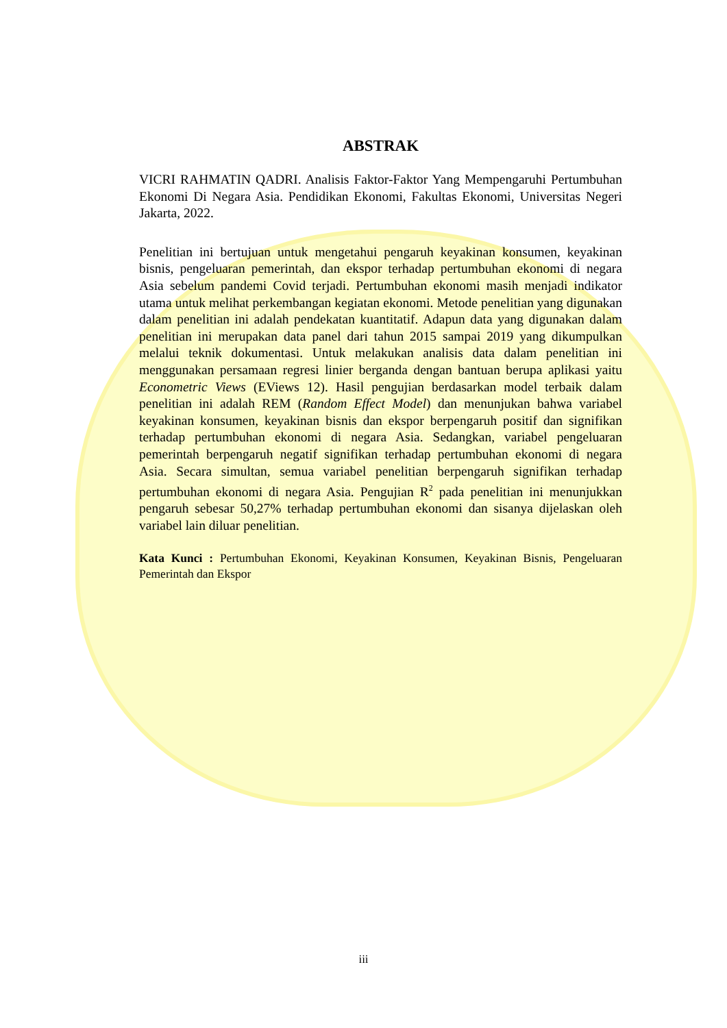ABSTRAK
VICRI RAHMATIN QADRI. Analisis Faktor-Faktor Yang Mempengaruhi Pertumbuhan Ekonomi Di Negara Asia. Pendidikan Ekonomi, Fakultas Ekonomi, Universitas Negeri Jakarta, 2022.
Penelitian ini bertujuan untuk mengetahui pengaruh keyakinan konsumen, keyakinan bisnis, pengeluaran pemerintah, dan ekspor terhadap pertumbuhan ekonomi di negara Asia sebelum pandemi Covid terjadi. Pertumbuhan ekonomi masih menjadi indikator utama untuk melihat perkembangan kegiatan ekonomi. Metode penelitian yang digunakan dalam penelitian ini adalah pendekatan kuantitatif. Adapun data yang digunakan dalam penelitian ini merupakan data panel dari tahun 2015 sampai 2019 yang dikumpulkan melalui teknik dokumentasi. Untuk melakukan analisis data dalam penelitian ini menggunakan persamaan regresi linier berganda dengan bantuan berupa aplikasi yaitu Econometric Views (EViews 12). Hasil pengujian berdasarkan model terbaik dalam penelitian ini adalah REM (Random Effect Model) dan menunjukan bahwa variabel keyakinan konsumen, keyakinan bisnis dan ekspor berpengaruh positif dan signifikan terhadap pertumbuhan ekonomi di negara Asia. Sedangkan, variabel pengeluaran pemerintah berpengaruh negatif signifikan terhadap pertumbuhan ekonomi di negara Asia. Secara simultan, semua variabel penelitian berpengaruh signifikan terhadap pertumbuhan ekonomi di negara Asia. Pengujian R<sup>2</sup> pada penelitian ini menunjukkan pengaruh sebesar 50,27% terhadap pertumbuhan ekonomi dan sisanya dijelaskan oleh variabel lain diluar penelitian.
Kata Kunci : Pertumbuhan Ekonomi, Keyakinan Konsumen, Keyakinan Bisnis, Pengeluaran Pemerintah dan Ekspor
iii